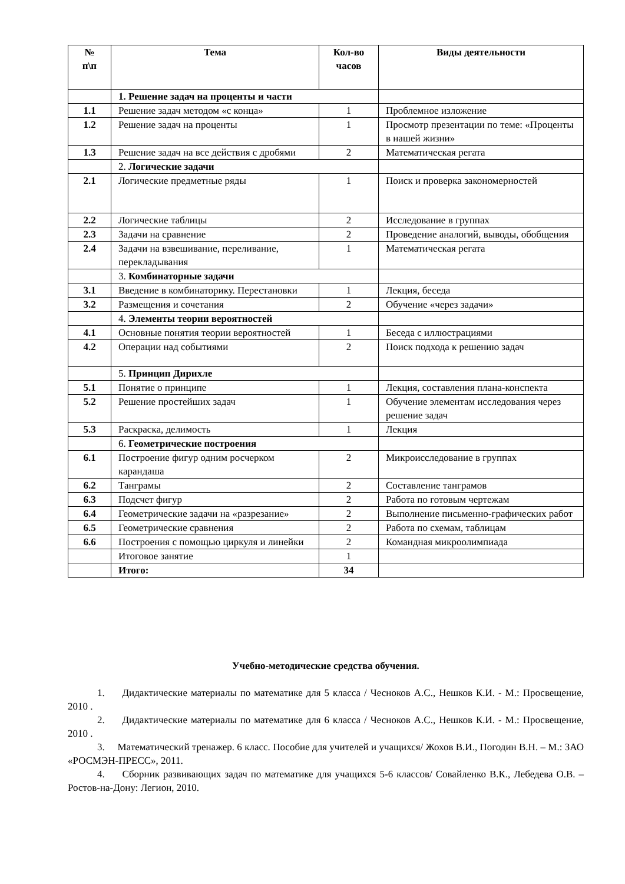| № п\п | Тема | Кол-во часов | Виды деятельности |
| --- | --- | --- | --- |
| | 1. Решение задач на проценты и части | | |
| 1.1 | Решение задач методом «с конца» | 1 | Проблемное изложение |
| 1.2 | Решение задач на проценты | 1 | Просмотр презентации по теме: «Проценты в нашей жизни» |
| 1.3 | Решение задач на все действия с дробями | 2 | Математическая регата |
| | 2. Логические задачи | | |
| 2.1 | Логические предметные ряды | 1 | Поиск и проверка закономерностей |
| 2.2 | Логические таблицы | 2 | Исследование в группах |
| 2.3 | Задачи на сравнение | 2 | Проведение аналогий, выводы, обобщения |
| 2.4 | Задачи на взвешивание, переливание, перекладывания | 1 | Математическая регата |
| | 3. Комбинаторные задачи | | |
| 3.1 | Введение в комбинаторику. Перестановки | 1 | Лекция, беседа |
| 3.2 | Размещения и сочетания | 2 | Обучение «через задачи» |
| | 4. Элементы теории вероятностей | | |
| 4.1 | Основные понятия теории вероятностей | 1 | Беседа с иллюстрациями |
| 4.2 | Операции над событиями | 2 | Поиск подхода к решению задач |
| | 5. Принцип Дирихле | | |
| 5.1 | Понятие о принципе | 1 | Лекция, составления плана-конспекта |
| 5.2 | Решение простейших задач | 1 | Обучение элементам исследования через решение задач |
| 5.3 | Раскраска, делимость | 1 | Лекция |
| | 6. Геометрические построения | | |
| 6.1 | Построение фигур одним росчерком карандаша | 2 | Микроисследование в группах |
| 6.2 | Танграмы | 2 | Составление танграмов |
| 6.3 | Подсчет фигур | 2 | Работа по готовым чертежам |
| 6.4 | Геометрические задачи на «разрезание» | 2 | Выполнение письменно-графических работ |
| 6.5 | Геометрические сравнения | 2 | Работа по схемам, таблицам |
| 6.6 | Построения с помощью циркуля и линейки | 2 | Командная микроолимпиада |
| | Итоговое занятие | 1 | |
| | Итого: | 34 | |
Учебно-методические средства обучения.
1. Дидактические материалы по математике для 5 класса / Чесноков А.С., Нешков К.И. - М.: Просвещение, 2010 .
2. Дидактические материалы по математике для 6 класса / Чесноков А.С., Нешков К.И. - М.: Просвещение, 2010 .
3. Математический тренажер. 6 класс. Пособие для учителей и учащихся/ Жохов В.И., Погодин В.Н. – М.: ЗАО «РОСМЭН-ПРЕСС», 2011.
4. Сборник развивающих задач по математике для учащихся 5-6 классов/ Совайленко В.К., Лебедева О.В. – Ростов-на-Дону: Легион, 2010.